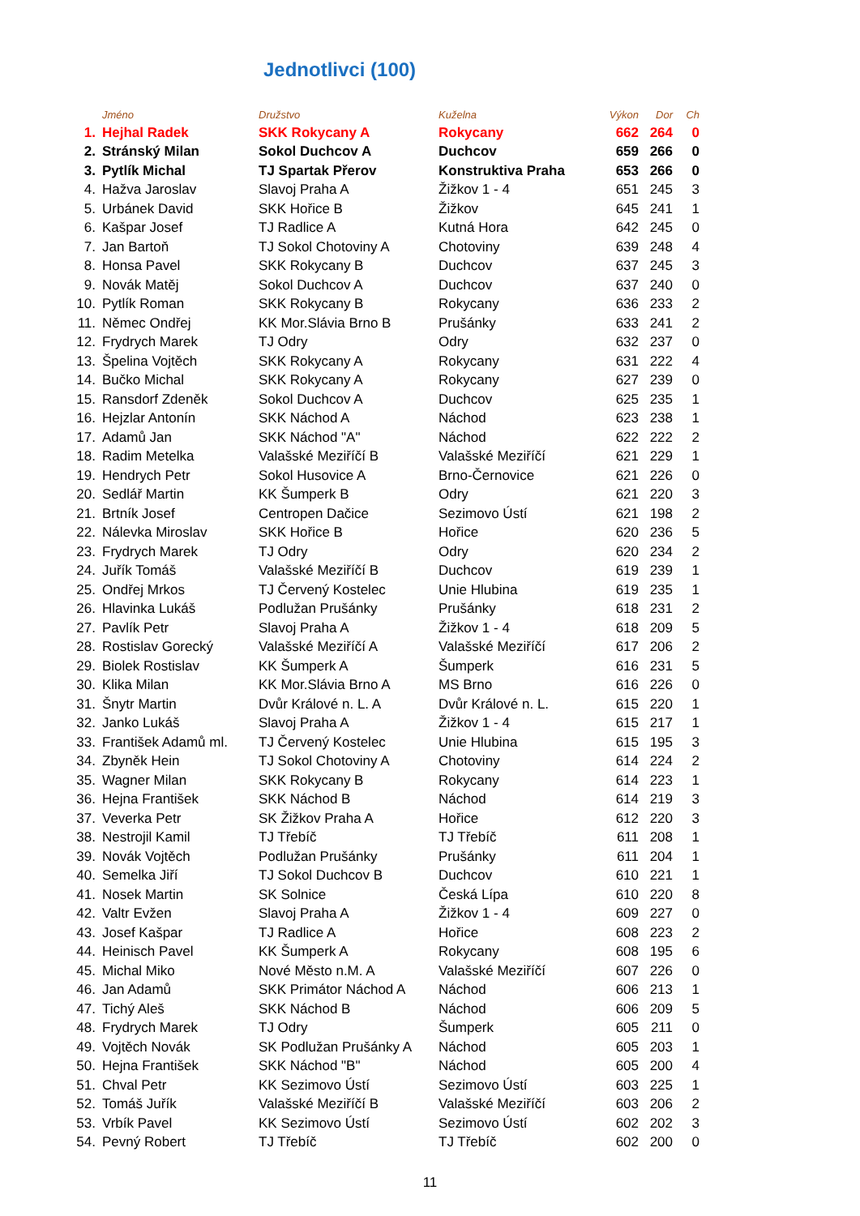Jednotlivci (100)
| | Jméno | Družstvo | Kuželna | Výkon | Dor | Ch |
| --- | --- | --- | --- | --- | --- | --- |
| 1. | Hejhal Radek | SKK Rokycany A | Rokycany | 662 | 264 | 0 |
| 2. | Stránský Milan | Sokol Duchcov A | Duchcov | 659 | 266 | 0 |
| 3. | Pytlík Michal | TJ Spartak Přerov | Konstruktiva Praha | 653 | 266 | 0 |
| 4. | Hažva Jaroslav | Slavoj Praha A | Žižkov 1 - 4 | 651 | 245 | 3 |
| 5. | Urbánek David | SKK Hořice B | Žižkov | 645 | 241 | 1 |
| 6. | Kašpar Josef | TJ Radlice A | Kutná Hora | 642 | 245 | 0 |
| 7. | Jan Bartoň | TJ Sokol Chotoviny A | Chotoviny | 639 | 248 | 4 |
| 8. | Honsa Pavel | SKK Rokycany B | Duchcov | 637 | 245 | 3 |
| 9. | Novák Matěj | Sokol Duchcov A | Duchcov | 637 | 240 | 0 |
| 10. | Pytlík Roman | SKK Rokycany B | Rokycany | 636 | 233 | 2 |
| 11. | Němec Ondřej | KK Mor.Slávia Brno B | Prušánky | 633 | 241 | 2 |
| 12. | Frydrych Marek | TJ Odry | Odry | 632 | 237 | 0 |
| 13. | Špelina Vojtěch | SKK Rokycany A | Rokycany | 631 | 222 | 4 |
| 14. | Bučko Michal | SKK Rokycany A | Rokycany | 627 | 239 | 0 |
| 15. | Ransdorf Zdeněk | Sokol Duchcov A | Duchcov | 625 | 235 | 1 |
| 16. | Hejzlar Antonín | SKK Náchod A | Náchod | 623 | 238 | 1 |
| 17. | Adamů Jan | SKK Náchod "A" | Náchod | 622 | 222 | 2 |
| 18. | Radim Metelka | Valašské Meziříčí B | Valašské Meziříčí | 621 | 229 | 1 |
| 19. | Hendrych Petr | Sokol Husovice A | Brno-Černovice | 621 | 226 | 0 |
| 20. | Sedlář Martin | KK Šumperk B | Odry | 621 | 220 | 3 |
| 21. | Brtník Josef | Centropen Dačice | Sezimovo Ústí | 621 | 198 | 2 |
| 22. | Nálevka Miroslav | SKK Hořice B | Hořice | 620 | 236 | 5 |
| 23. | Frydrych Marek | TJ Odry | Odry | 620 | 234 | 2 |
| 24. | Juřík Tomáš | Valašské Meziříčí B | Duchcov | 619 | 239 | 1 |
| 25. | Ondřej Mrkos | TJ Červený Kostelec | Unie Hlubina | 619 | 235 | 1 |
| 26. | Hlavinka Lukáš | Podlužan Prušánky | Prušánky | 618 | 231 | 2 |
| 27. | Pavlík Petr | Slavoj Praha A | Žižkov 1 - 4 | 618 | 209 | 5 |
| 28. | Rostislav Gorecký | Valašské Meziříčí A | Valašské Meziříčí | 617 | 206 | 2 |
| 29. | Biolek Rostislav | KK Šumperk A | Šumperk | 616 | 231 | 5 |
| 30. | Klika Milan | KK Mor.Slávia Brno A | MS Brno | 616 | 226 | 0 |
| 31. | Šnytr Martin | Dvůr Králové n. L. A | Dvůr Králové n. L. | 615 | 220 | 1 |
| 32. | Janko Lukáš | Slavoj Praha A | Žižkov 1 - 4 | 615 | 217 | 1 |
| 33. | František Adamů ml. | TJ Červený Kostelec | Unie Hlubina | 615 | 195 | 3 |
| 34. | Zbyněk Hein | TJ Sokol Chotoviny A | Chotoviny | 614 | 224 | 2 |
| 35. | Wagner Milan | SKK Rokycany B | Rokycany | 614 | 223 | 1 |
| 36. | Hejna František | SKK Náchod B | Náchod | 614 | 219 | 3 |
| 37. | Veverka Petr | SK Žižkov Praha A | Hořice | 612 | 220 | 3 |
| 38. | Nestrojil Kamil | TJ Třebíč | TJ Třebíč | 611 | 208 | 1 |
| 39. | Novák Vojtěch | Podlužan Prušánky | Prušánky | 611 | 204 | 1 |
| 40. | Semelka Jiří | TJ Sokol Duchcov B | Duchcov | 610 | 221 | 1 |
| 41. | Nosek Martin | SK Solnice | Česká Lípa | 610 | 220 | 8 |
| 42. | Valtr Evžen | Slavoj Praha A | Žižkov 1 - 4 | 609 | 227 | 0 |
| 43. | Josef Kašpar | TJ Radlice A | Hořice | 608 | 223 | 2 |
| 44. | Heinisch Pavel | KK Šumperk A | Rokycany | 608 | 195 | 6 |
| 45. | Michal Miko | Nové Město n.M. A | Valašské Meziříčí | 607 | 226 | 0 |
| 46. | Jan Adamů | SKK Primátor Náchod A | Náchod | 606 | 213 | 1 |
| 47. | Tichý Aleš | SKK Náchod B | Náchod | 606 | 209 | 5 |
| 48. | Frydrych Marek | TJ Odry | Šumperk | 605 | 211 | 0 |
| 49. | Vojtěch Novák | SK Podlužan Prušánky A | Náchod | 605 | 203 | 1 |
| 50. | Hejna František | SKK Náchod "B" | Náchod | 605 | 200 | 4 |
| 51. | Chval Petr | KK Sezimovo Ústí | Sezimovo Ústí | 603 | 225 | 1 |
| 52. | Tomáš Juřík | Valašské Meziříčí B | Valašské Meziříčí | 603 | 206 | 2 |
| 53. | Vrbík Pavel | KK Sezimovo Ústí | Sezimovo Ústí | 602 | 202 | 3 |
| 54. | Pevný Robert | TJ Třebíč | TJ Třebíč | 602 | 200 | 0 |
11